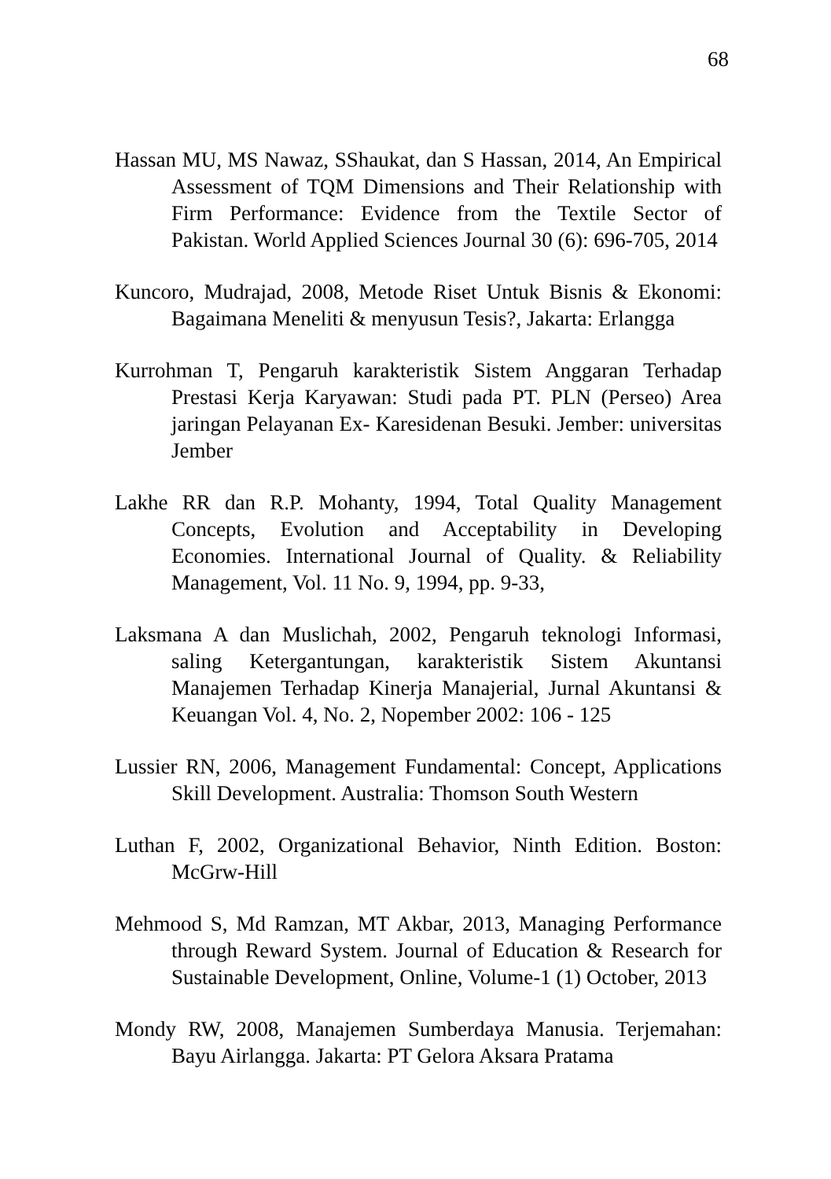68
Hassan MU, MS Nawaz, SShaukat, dan S Hassan, 2014, An Empirical Assessment of TQM Dimensions and Their Relationship with Firm Performance: Evidence from the Textile Sector of Pakistan. World Applied Sciences Journal 30 (6): 696-705, 2014
Kuncoro, Mudrajad, 2008, Metode Riset Untuk Bisnis & Ekonomi: Bagaimana Meneliti & menyusun Tesis?, Jakarta: Erlangga
Kurrohman T, Pengaruh karakteristik Sistem Anggaran Terhadap Prestasi Kerja Karyawan: Studi pada PT. PLN (Perseo) Area jaringan Pelayanan Ex- Karesidenan Besuki. Jember: universitas Jember
Lakhe RR dan R.P. Mohanty, 1994, Total Quality Management Concepts, Evolution and Acceptability in Developing Economies. International Journal of Quality. & Reliability Management, Vol. 11 No. 9, 1994, pp. 9-33,
Laksmana A dan Muslichah, 2002, Pengaruh teknologi Informasi, saling Ketergantungan, karakteristik Sistem Akuntansi Manajemen Terhadap Kinerja Manajerial, Jurnal Akuntansi & Keuangan Vol. 4, No. 2, Nopember 2002: 106 - 125
Lussier RN, 2006, Management Fundamental: Concept, Applications Skill Development. Australia: Thomson South Western
Luthan F, 2002, Organizational Behavior, Ninth Edition. Boston: McGrw-Hill
Mehmood S, Md Ramzan, MT Akbar, 2013, Managing Performance through Reward System. Journal of Education & Research for Sustainable Development, Online, Volume-1 (1) October, 2013
Mondy RW, 2008, Manajemen Sumberdaya Manusia. Terjemahan: Bayu Airlangga. Jakarta: PT Gelora Aksara Pratama